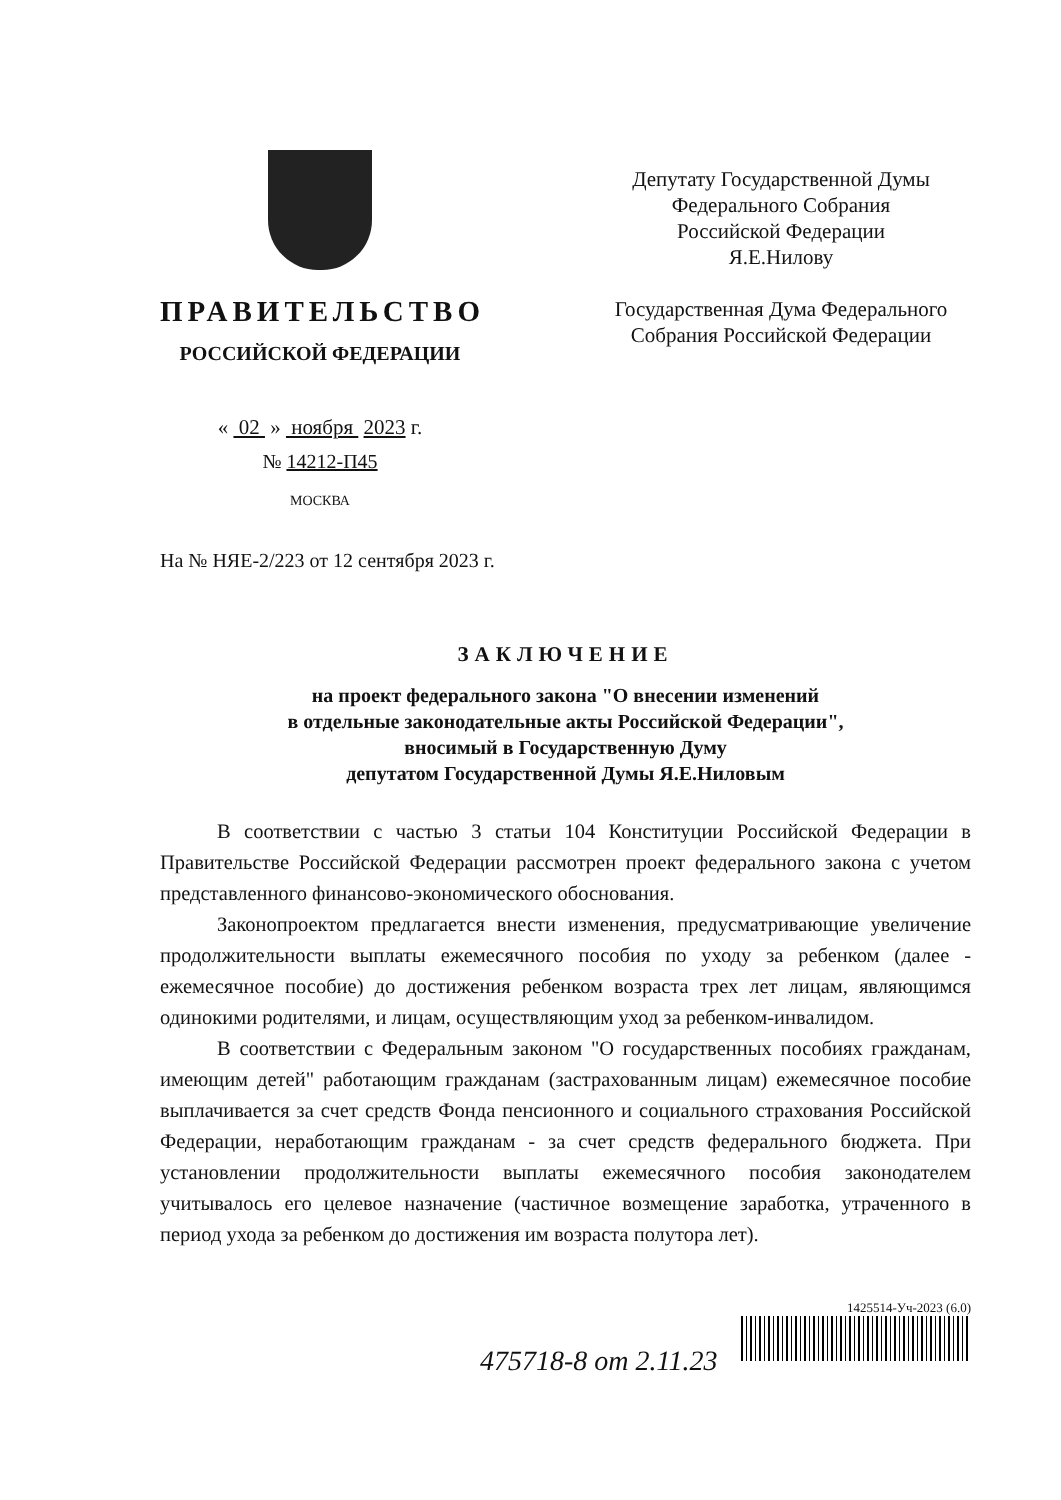ПРАВИТЕЛЬСТВО
РОССИЙСКОЙ ФЕДЕРАЦИИ
« 02 » ноября 2023 г.
№ 14212-П45
МОСКВА
Депутату Государственной Думы
Федерального Собрания
Российской Федерации
Я.Е.Нилову
Государственная Дума Федерального
Собрания Российской Федерации
На № НЯЕ-2/223 от 12 сентября 2023 г.
ЗАКЛЮЧЕНИЕ
на проект федерального закона "О внесении изменений
в отдельные законодательные акты Российской Федерации",
вносимый в Государственную Думу
депутатом Государственной Думы Я.Е.Ниловым
В соответствии с частью 3 статьи 104 Конституции Российской Федерации в Правительстве Российской Федерации рассмотрен проект федерального закона с учетом представленного финансово-экономического обоснования.
Законопроектом предлагается внести изменения, предусматривающие увеличение продолжительности выплаты ежемесячного пособия по уходу за ребенком (далее - ежемесячное пособие) до достижения ребенком возраста трех лет лицам, являющимся одинокими родителями, и лицам, осуществляющим уход за ребенком-инвалидом.
В соответствии с Федеральным законом "О государственных пособиях гражданам, имеющим детей" работающим гражданам (застрахованным лицам) ежемесячное пособие выплачивается за счет средств Фонда пенсионного и социального страхования Российской Федерации, неработающим гражданам - за счет средств федерального бюджета. При установлении продолжительности выплаты ежемесячного пособия законодателем учитывалось его целевое назначение (частичное возмещение заработка, утраченного в период ухода за ребенком до достижения им возраста полутора лет).
1425514-Уч-2023 (6.0)
475718-8 от 2.11.23